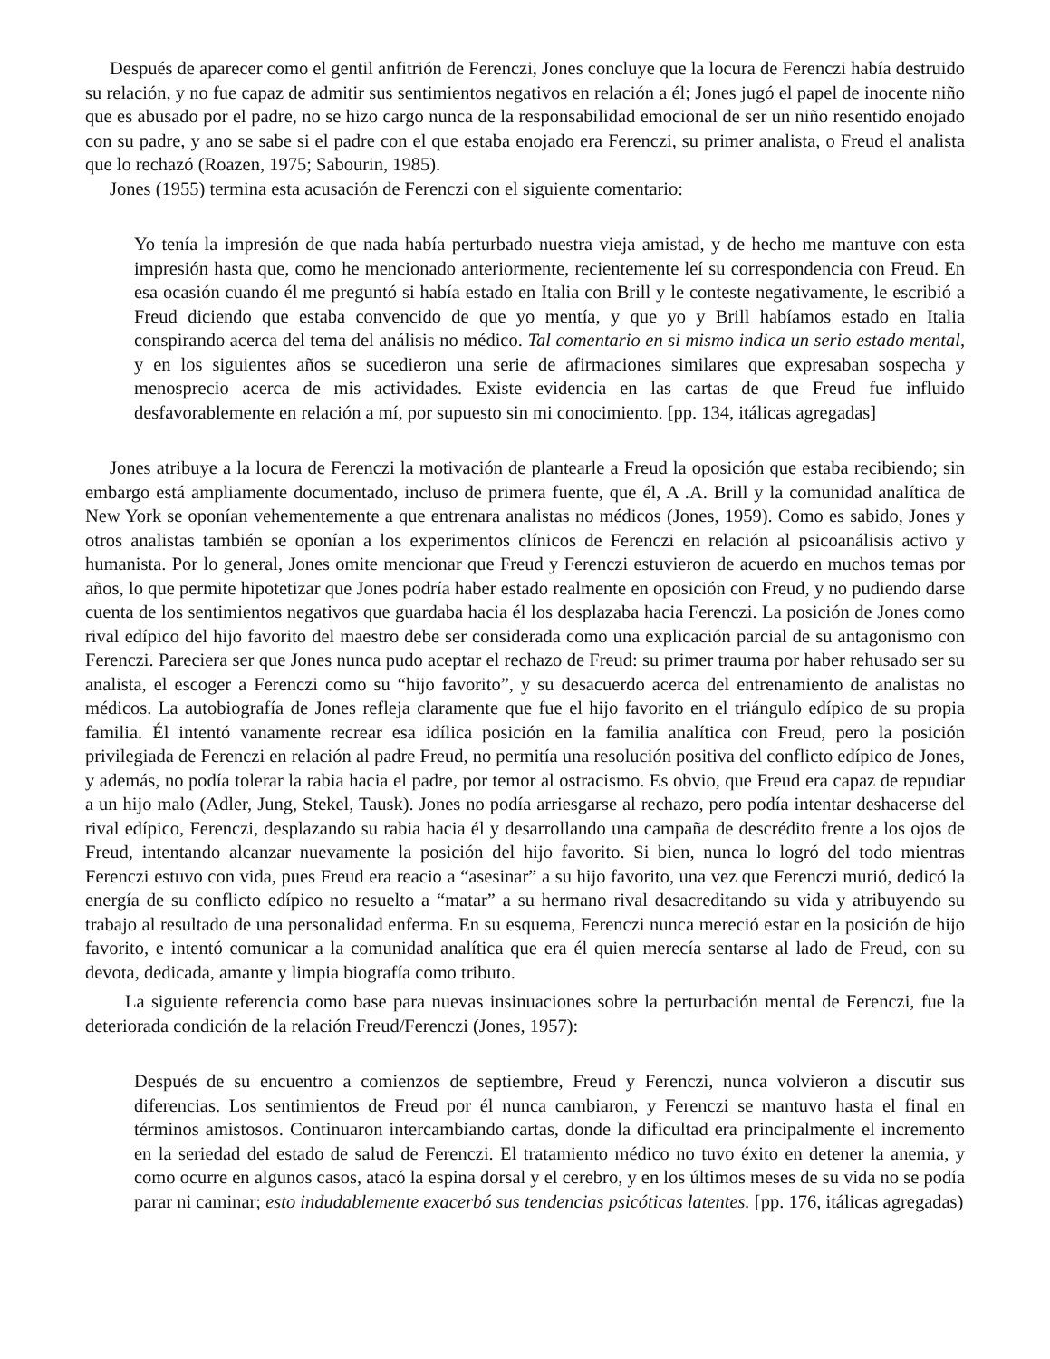Después de aparecer como el gentil anfitrión de Ferenczi, Jones concluye que la locura de Ferenczi había destruido su relación, y no fue capaz de admitir sus sentimientos negativos en relación a él; Jones jugó el papel de inocente niño que es abusado por el padre, no se hizo cargo nunca de la responsabilidad emocional de ser un niño resentido enojado con su padre, y ano se sabe si el padre con el que estaba enojado era Ferenczi, su primer analista, o Freud el analista que lo rechazó (Roazen, 1975; Sabourin, 1985).
Jones (1955) termina esta acusación de Ferenczi con el siguiente comentario:
Yo tenía la impresión de que nada había perturbado nuestra vieja amistad, y de hecho me mantuve con esta impresión hasta que, como he mencionado anteriormente, recientemente leí su correspondencia con Freud. En esa ocasión cuando él me preguntó si había estado en Italia con Brill y le conteste negativamente, le escribió a Freud diciendo que estaba convencido de que yo mentía, y que yo y Brill habíamos estado en Italia conspirando acerca del tema del análisis no médico. Tal comentario en si mismo indica un serio estado mental, y en los siguientes años se sucedieron una serie de afirmaciones similares que expresaban sospecha y menosprecio acerca de mis actividades. Existe evidencia en las cartas de que Freud fue influido desfavorablemente en relación a mí, por supuesto sin mi conocimiento. [pp. 134, itálicas agregadas]
Jones atribuye a la locura de Ferenczi la motivación de plantearle a Freud la oposición que estaba recibiendo; sin embargo está ampliamente documentado, incluso de primera fuente, que él, A .A. Brill y la comunidad analítica de New York se oponían vehementemente a que entrenara analistas no médicos (Jones, 1959). Como es sabido, Jones y otros analistas también se oponían a los experimentos clínicos de Ferenczi en relación al psicoanálisis activo y humanista. Por lo general, Jones omite mencionar que Freud y Ferenczi estuvieron de acuerdo en muchos temas por años, lo que permite hipotetizar que Jones podría haber estado realmente en oposición con Freud, y no pudiendo darse cuenta de los sentimientos negativos que guardaba hacia él los desplazaba hacia Ferenczi. La posición de Jones como rival edípico del hijo favorito del maestro debe ser considerada como una explicación parcial de su antagonismo con Ferenczi. Pareciera ser que Jones nunca pudo aceptar el rechazo de Freud: su primer trauma por haber rehusado ser su analista, el escoger a Ferenczi como su “hijo favorito”, y su desacuerdo acerca del entrenamiento de analistas no médicos. La autobiografía de Jones refleja claramente que fue el hijo favorito en el triángulo edípico de su propia familia. Él intentó vanamente recrear esa idílica posición en la familia analítica con Freud, pero la posición privilegiada de Ferenczi en relación al padre Freud, no permitía una resolución positiva del conflicto edípico de Jones, y además, no podía tolerar la rabia hacia el padre, por temor al ostracismo. Es obvio, que Freud era capaz de repudiar a un hijo malo (Adler, Jung, Stekel, Tausk). Jones no podía arriesgarse al rechazo, pero podía intentar deshacerse del rival edípico, Ferenczi, desplazando su rabia hacia él y desarrollando una campaña de descrédito frente a los ojos de Freud, intentando alcanzar nuevamente la posición del hijo favorito. Si bien, nunca lo logró del todo mientras Ferenczi estuvo con vida, pues Freud era reacio a “asesinar” a su hijo favorito, una vez que Ferenczi murió, dedicó la energía de su conflicto edípico no resuelto a “matar” a su hermano rival desacreditando su vida y atribuyendo su trabajo al resultado de una personalidad enferma. En su esquema, Ferenczi nunca mereció estar en la posición de hijo favorito, e intentó comunicar a la comunidad analítica que era él quien merecía sentarse al lado de Freud, con su devota, dedicada, amante y limpia biografía como tributo.
La siguiente referencia como base para nuevas insinuaciones sobre la perturbación mental de Ferenczi, fue la deteriorada condición de la relación Freud/Ferenczi (Jones, 1957):
Después de su encuentro a comienzos de septiembre, Freud y Ferenczi, nunca volvieron a discutir sus diferencias. Los sentimientos de Freud por él nunca cambiaron, y Ferenczi se mantuvo hasta el final en términos amistosos. Continuaron intercambiando cartas, donde la dificultad era principalmente el incremento en la seriedad del estado de salud de Ferenczi. El tratamiento médico no tuvo éxito en detener la anemia, y como ocurre en algunos casos, atacó la espina dorsal y el cerebro, y en los últimos meses de su vida no se podía parar ni caminar; esto indudablemente exacerbó sus tendencias psicóticas latentes. [pp. 176, itálicas agregadas)